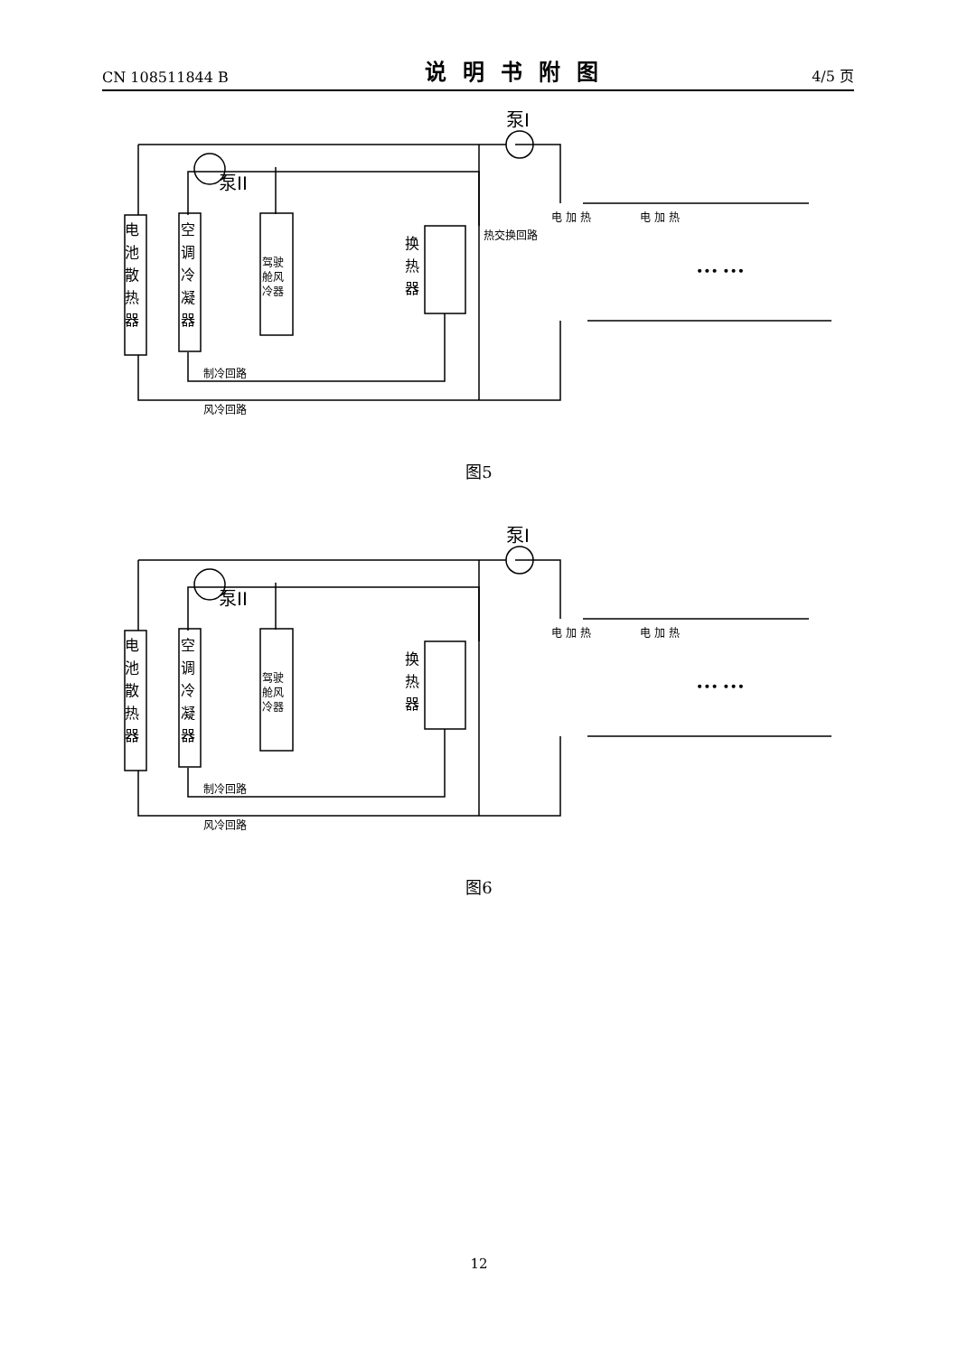CN 108511844 B 说明书附图 4/5 页
电
池
散
热
器
空
调
冷
凝
器
驾驶
舱风
冷器
换
热
器
热交换回路
泵II
泵I
电 加 热
电 加 热
••• •••
制冷回路
风冷回路
图5
电
池
散
热
器
空
调
冷
凝
器
驾驶
舱风
冷器
换
热
器
泵II
泵I
电 加 热
电 加 热
••• •••
制冷回路
风冷回路
图6
12